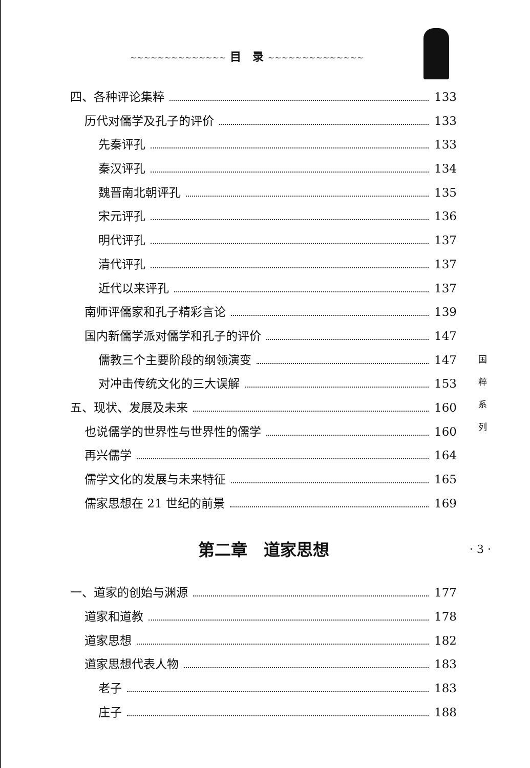~~~~~~~~~~~~~~ 目　录 ~~~~~~~~~~~~~~
四、各种评论集粹 133
历代对儒学及孔子的评价 133
先秦评孔 133
秦汉评孔 134
魏晋南北朝评孔 135
宋元评孔 136
明代评孔 137
清代评孔 137
近代以来评孔 137
南师评儒家和孔子精彩言论 139
国内新儒学派对儒学和孔子的评价 147
儒教三个主要阶段的纲领演变 147
对冲击传统文化的三大误解 153
五、现状、发展及未来 160
也说儒学的世界性与世界性的儒学 160
再兴儒学 164
儒学文化的发展与未来特征 165
儒家思想在 21 世纪的前景 169
第二章　道家思想
一、道家的创始与渊源 177
道家和道教 178
道家思想 182
道家思想代表人物 183
老子 183
庄子 188
国
粹
系
列
· 3 ·